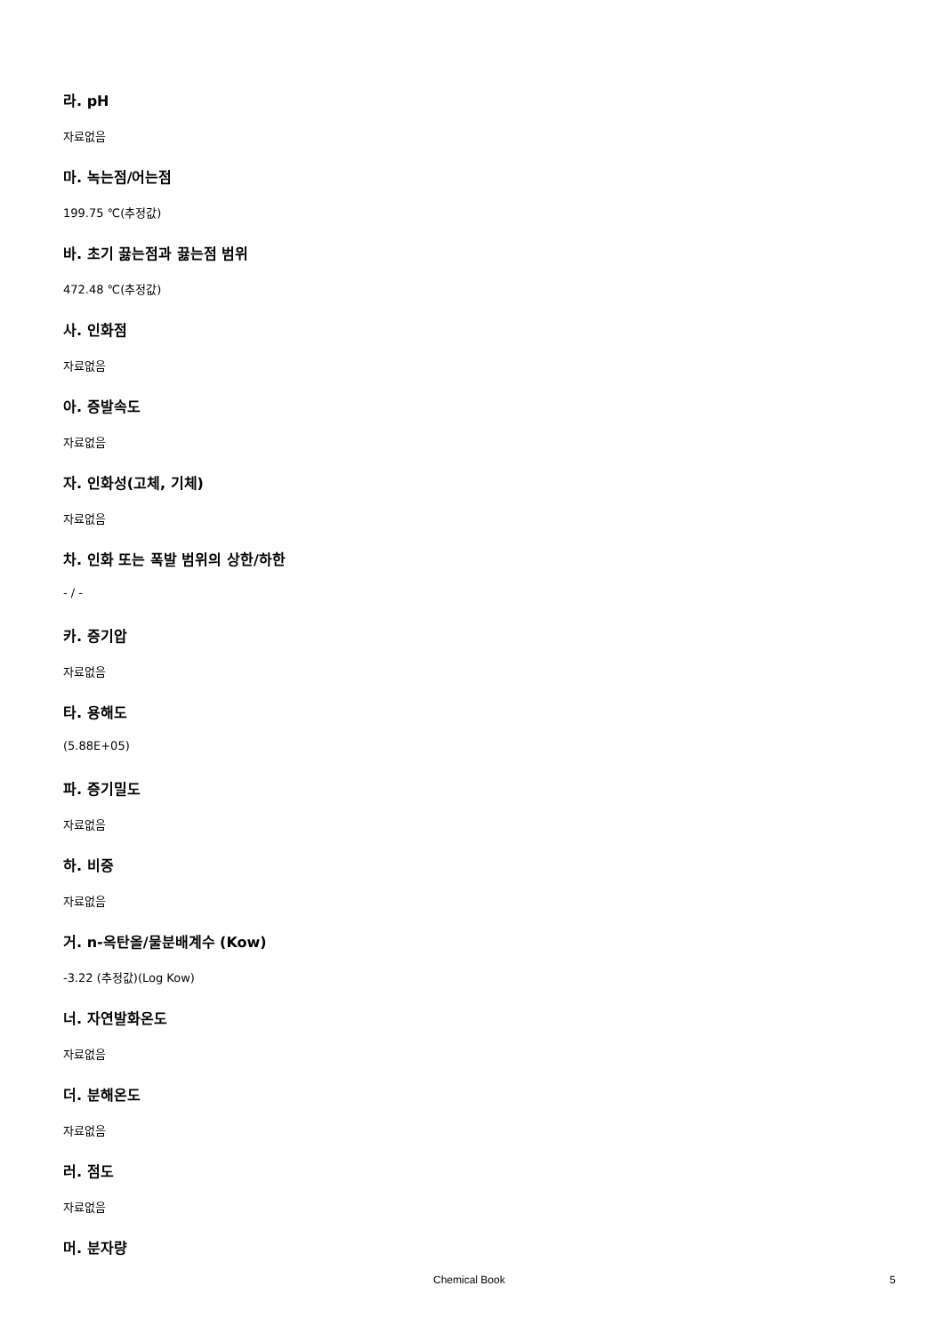라. pH
자료없음
마. 녹는점/어는점
199.75 ℃(추정값)
바. 초기 끓는점과 끓는점 범위
472.48 ℃(추정값)
사. 인화점
자료없음
아. 증발속도
자료없음
자. 인화성(고체, 기체)
자료없음
차. 인화 또는 폭발 범위의 상한/하한
- / -
카. 증기압
자료없음
타. 용해도
(5.88E+05)
파. 증기밀도
자료없음
하. 비중
자료없음
거. n-옥탄올/물분배계수 (Kow)
-3.22 (추정값)(Log Kow)
너. 자연발화온도
자료없음
더. 분해온도
자료없음
러. 점도
자료없음
머. 분자량
Chemical Book 5